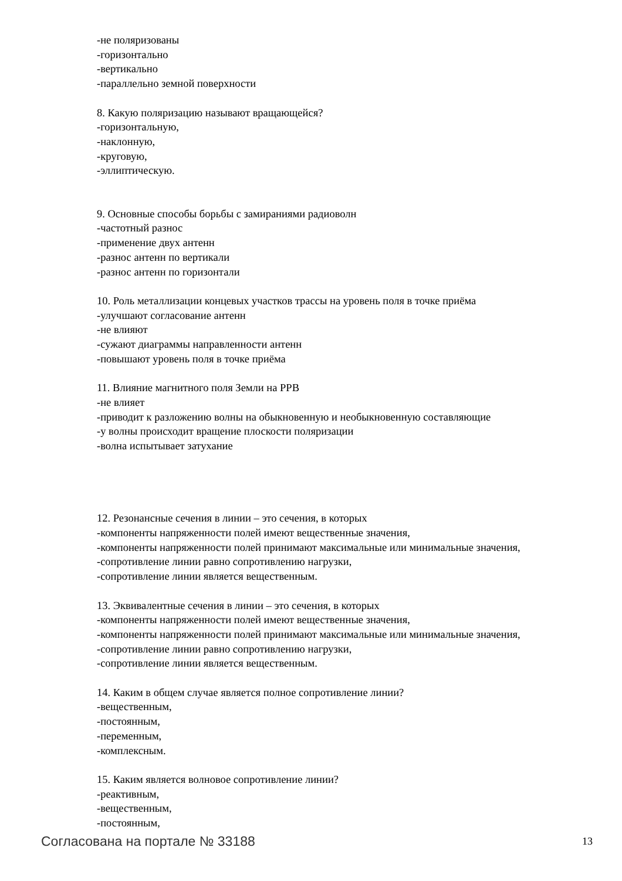-не поляризованы
-горизонтально
-вертикально
-параллельно земной поверхности
8. Какую поляризацию называют вращающейся?
-горизонтальную,
-наклонную,
-круговую,
-эллиптическую.
9. Основные способы борьбы с замираниями радиоволн
-частотный разнос
-применение двух антенн
-разнос антенн по вертикали
-разнос антенн по горизонтали
10. Роль металлизации концевых участков трассы на уровень поля в точке приёма
-улучшают согласование антенн
-не влияют
-сужают диаграммы направленности антенн
-повышают уровень поля в точке приёма
11. Влияние магнитного поля Земли на РРВ
-не влияет
-приводит к разложению волны на обыкновенную и необыкновенную составляющие
-у волны происходит вращение плоскости поляризации
-волна испытывает затухание
12. Резонансные сечения в линии – это сечения, в которых
-компоненты напряженности полей имеют вещественные значения,
-компоненты напряженности полей принимают максимальные или минимальные значения,
-сопротивление линии равно сопротивлению нагрузки,
-сопротивление линии является вещественным.
13. Эквивалентные сечения в линии – это сечения, в которых
-компоненты напряженности полей имеют вещественные значения,
-компоненты напряженности полей принимают максимальные или минимальные значения,
-сопротивление линии равно сопротивлению нагрузки,
-сопротивление линии является вещественным.
14. Каким в общем случае является полное сопротивление линии?
-вещественным,
-постоянным,
-переменным,
-комплексным.
15. Каким является волновое сопротивление линии?
-реактивным,
-вещественным,
-постоянным,
Согласована на портале № 33188 13